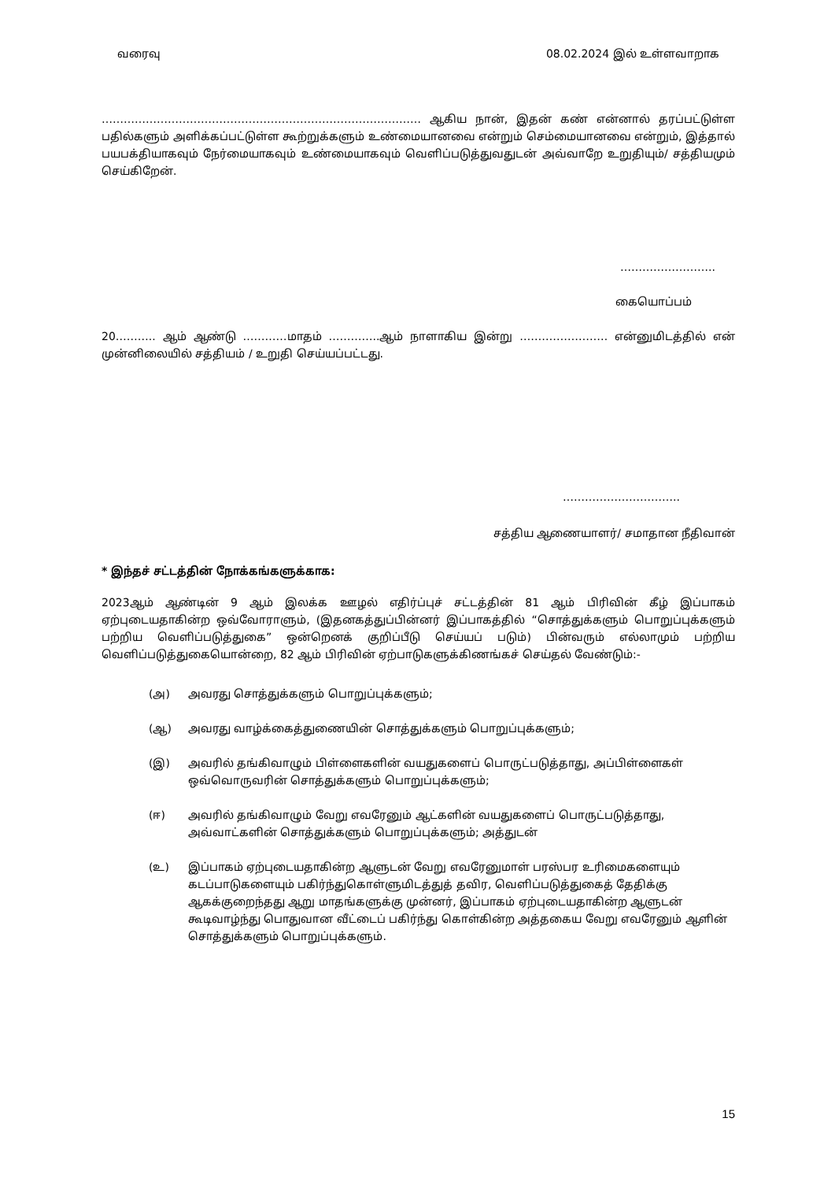வரைவு 08.02.2024 இல் உள்ளவாறாக
…………………………………………………………………………… ஆகிய நான், இதன் கண் என்னால் தரப்பட்டுள்ள பதில்களும் அளிக்கப்பட்டுள்ள கூற்றுக்களும் உண்மையானவை என்றும் செம்மையானவை என்றும், இத்தால் பயபக்தியாகவும் நேர்மையாகவும் உண்மையாகவும் வெளிப்படுத்துவதுடன் அவ்வாறே உறுதியும்/ சத்தியமும் செய்கிறேன்.
……………………..
கையொப்பம்
20……….. ஆம் ஆண்டு …………மாதம் …………..ஆம் நாளாகிய இன்று …………………… என்னுமிடத்தில் என் முன்னிலையில் சத்தியம் / உறுதி செய்யப்பட்டது.
…………………………..
சத்திய ஆணையாளர்/ சமாதான நீதிவான்
* இந்தச் சட்டத்தின் நோக்கங்களுக்காக:
2023ஆம் ஆண்டின் 9 ஆம் இலக்க ஊழல் எதிர்ப்புச் சட்டத்தின் 81 ஆம் பிரிவின் கீழ் இப்பாகம் ஏற்புடையதாகின்ற ஒவ்வோராளும், (இதனகத்துப்பின்னர் இப்பாகத்தில் “சொத்துக்களும் பொறுப்புக்களும் பற்றிய வெளிப்படுத்துகை” ஒன்றெனக் குறிப்பீடு செய்யப் படும்) பின்வரும் எல்லாமும் பற்றிய வெளிப்படுத்துகையொன்றை, 82 ஆம் பிரிவின் ஏற்பாடுகளுக்கிணங்கச் செய்தல் வேண்டும்:-
(அ) அவரது சொத்துக்களும் பொறுப்புக்களும்;
(ஆ) அவரது வாழ்க்கைத்துணையின் சொத்துக்களும் பொறுப்புக்களும்;
(இ) அவரில் தங்கிவாழும் பிள்ளைகளின் வயதுகளைப் பொருட்படுத்தாது, அப்பிள்ளைகள் ஒவ்வொருவரின் சொத்துக்களும் பொறுப்புக்களும்;
(ஈ) அவரில் தங்கிவாழும் வேறு எவரேனும் ஆட்களின் வயதுகளைப் பொருட்படுத்தாது, அவ்வாட்களின் சொத்துக்களும் பொறுப்புக்களும்; அத்துடன்
(உ) இப்பாகம் ஏற்புடையதாகின்ற ஆளுடன் வேறு எவரேனுமாள் பரஸ்பர உரிமைகளையும் கடப்பாடுகளையும் பகிர்ந்துகொள்ளுமிடத்துத் தவிர, வெளிப்படுத்துகைத் தேதிக்கு ஆகக்குறைந்தது ஆறு மாதங்களுக்கு முன்னர், இப்பாகம் ஏற்புடையதாகின்ற ஆளுடன் கூடிவாழ்ந்து பொதுவான வீட்டைப் பகிர்ந்து கொள்கின்ற அத்தகைய வேறு எவரேனும் ஆளின் சொத்துக்களும் பொறுப்புக்களும்.
15